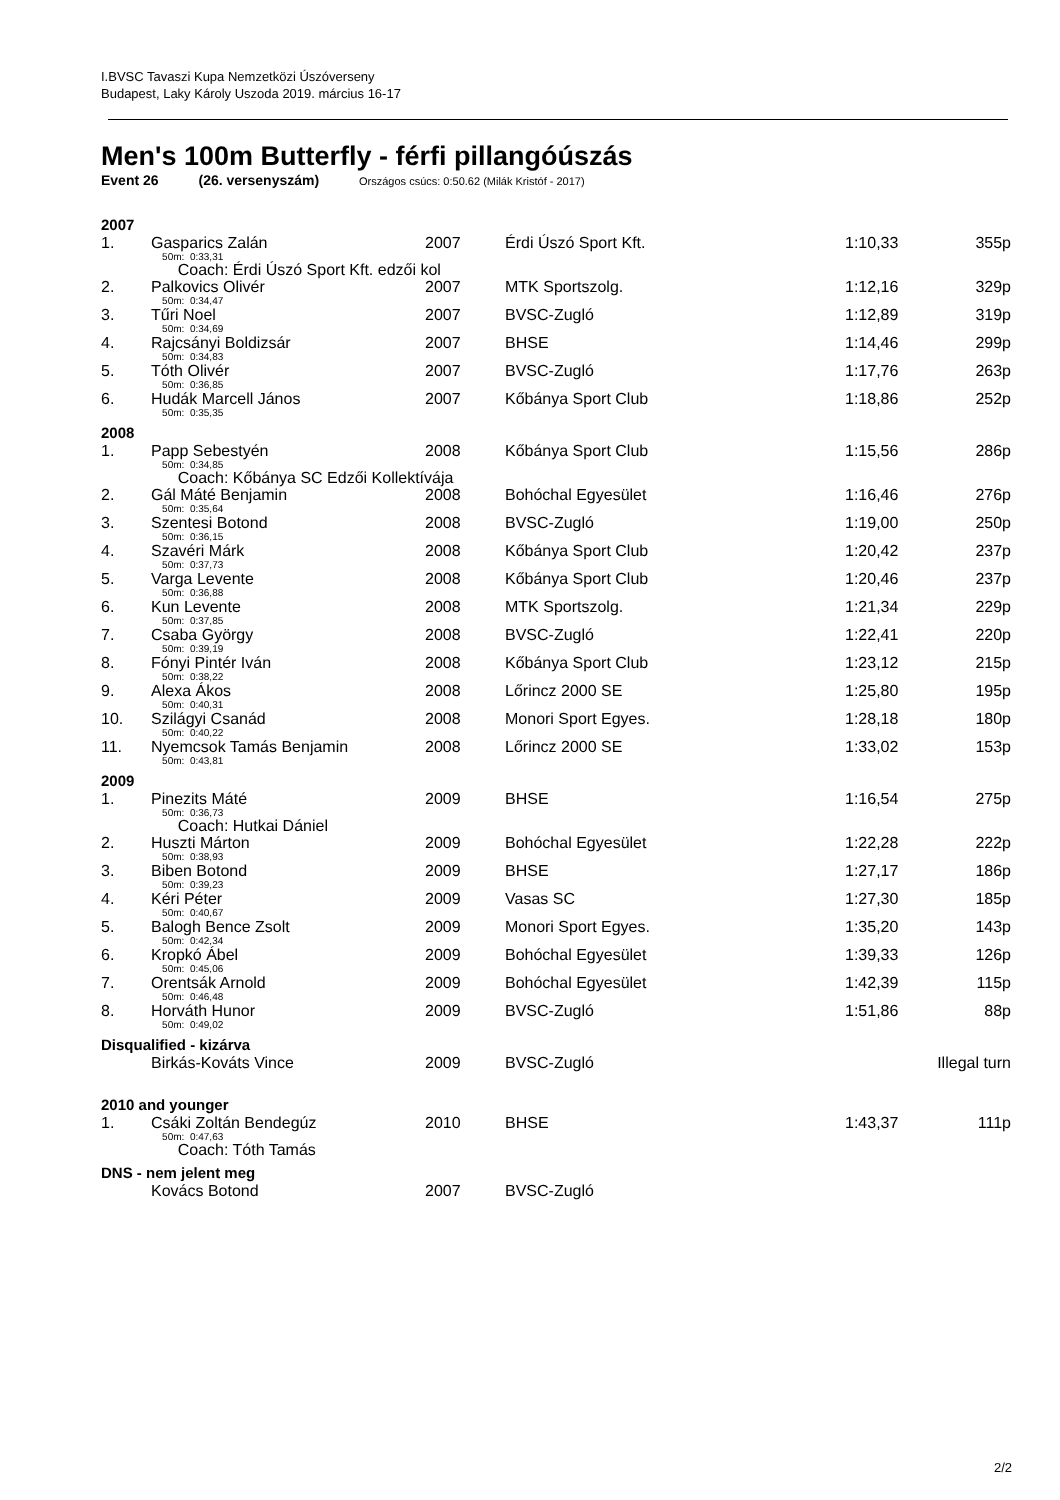I.BVSC Tavaszi Kupa Nemzetközi Úszóverseny
Budapest, Laky Károly Uszoda 2019. március 16-17
Men's 100m Butterfly - férfi pillangóúszás
Event 26 (26. versenyszám) Országos csúcs: 0:50.62 (Milák Kristóf - 2017)
| 2007 | | | | | |
| 1. | Gasparics Zalán | 2007 | Érdi Úszó Sport Kft. | 1:10,33 | 355p |
| | 50m: 0:33,31 | | | | |
| | Coach: Érdi Úszó Sport Kft. edzői kol | | | | |
| 2. | Palkovics Olivér | 2007 | MTK Sportszolg. | 1:12,16 | 329p |
| | 50m: 0:34,47 | | | | |
| 3. | Tűri Noel | 2007 | BVSC-Zugló | 1:12,89 | 319p |
| | 50m: 0:34,69 | | | | |
| 4. | Rajcsányi Boldizsár | 2007 | BHSE | 1:14,46 | 299p |
| | 50m: 0:34,83 | | | | |
| 5. | Tóth Olivér | 2007 | BVSC-Zugló | 1:17,76 | 263p |
| | 50m: 0:36,85 | | | | |
| 6. | Hudák Marcell János | 2007 | Kőbánya Sport Club | 1:18,86 | 252p |
| | 50m: 0:35,35 | | | | |
| 2008 | | | | | |
| 1. | Papp Sebestyén | 2008 | Kőbánya Sport Club | 1:15,56 | 286p |
| | 50m: 0:34,85 | | | | |
| | Coach: Kőbánya SC Edzői Kollektívája | | | | |
| 2. | Gál Máté Benjamin | 2008 | Bohóchal Egyesület | 1:16,46 | 276p |
| | 50m: 0:35,64 | | | | |
| 3. | Szentesi Botond | 2008 | BVSC-Zugló | 1:19,00 | 250p |
| | 50m: 0:36,15 | | | | |
| 4. | Szavéri Márk | 2008 | Kőbánya Sport Club | 1:20,42 | 237p |
| | 50m: 0:37,73 | | | | |
| 5. | Varga Levente | 2008 | Kőbánya Sport Club | 1:20,46 | 237p |
| | 50m: 0:36,88 | | | | |
| 6. | Kun Levente | 2008 | MTK Sportszolg. | 1:21,34 | 229p |
| | 50m: 0:37,85 | | | | |
| 7. | Csaba György | 2008 | BVSC-Zugló | 1:22,41 | 220p |
| | 50m: 0:39,19 | | | | |
| 8. | Fónyi Pintér Iván | 2008 | Kőbánya Sport Club | 1:23,12 | 215p |
| | 50m: 0:38,22 | | | | |
| 9. | Alexa Ákos | 2008 | Lőrincz 2000 SE | 1:25,80 | 195p |
| | 50m: 0:40,31 | | | | |
| 10. | Szilágyi Csanád | 2008 | Monori Sport Egyes. | 1:28,18 | 180p |
| | 50m: 0:40,22 | | | | |
| 11. | Nyemcsok Tamás Benjamin | 2008 | Lőrincz 2000 SE | 1:33,02 | 153p |
| | 50m: 0:43,81 | | | | |
| 2009 | | | | | |
| 1. | Pinezits Máté | 2009 | BHSE | 1:16,54 | 275p |
| | 50m: 0:36,73 | | | | |
| | Coach: Hutkai Dániel | | | | |
| 2. | Huszti Márton | 2009 | Bohóchal Egyesület | 1:22,28 | 222p |
| | 50m: 0:38,93 | | | | |
| 3. | Biben Botond | 2009 | BHSE | 1:27,17 | 186p |
| | 50m: 0:39,23 | | | | |
| 4. | Kéri Péter | 2009 | Vasas SC | 1:27,30 | 185p |
| | 50m: 0:40,67 | | | | |
| 5. | Balogh Bence Zsolt | 2009 | Monori Sport Egyes. | 1:35,20 | 143p |
| | 50m: 0:42,34 | | | | |
| 6. | Kropkó Ábel | 2009 | Bohóchal Egyesület | 1:39,33 | 126p |
| | 50m: 0:45,06 | | | | |
| 7. | Orentsák Arnold | 2009 | Bohóchal Egyesület | 1:42,39 | 115p |
| | 50m: 0:46,48 | | | | |
| 8. | Horváth Hunor | 2009 | BVSC-Zugló | 1:51,86 | 88p |
| | 50m: 0:49,02 | | | | |
| Disqualified - kizárva | | | | | |
| | Birkás-Kováts Vince | 2009 | BVSC-Zugló | | Illegal turn |
| 2010 and younger | | | | | |
| 1. | Csáki Zoltán Bendegúz | 2010 | BHSE | 1:43,37 | 111p |
| | 50m: 0:47,63 | | | | |
| | Coach: Tóth Tamás | | | | |
| DNS - nem jelent meg | | | | | |
| | Kovács Botond | 2007 | BVSC-Zugló | | |
2/2